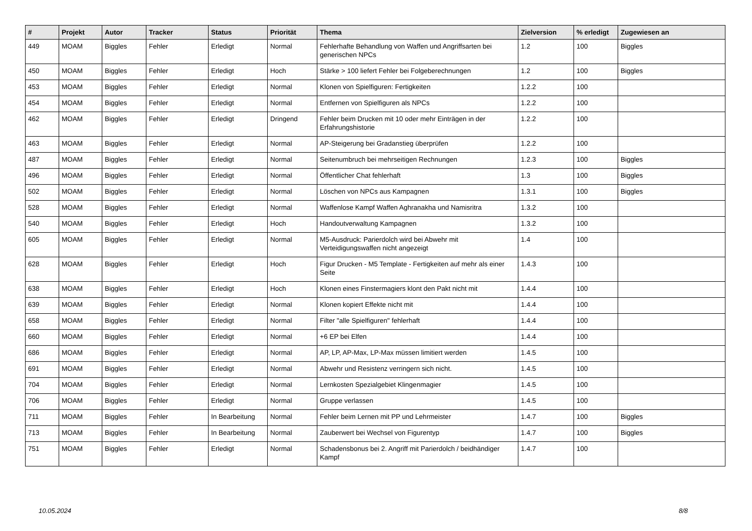| # | Projekt | Autor | Tracker | Status | Priorität | Thema | Zielversion | % erledigt | Zugewiesen an |
| --- | --- | --- | --- | --- | --- | --- | --- | --- | --- |
| 449 | MOAM | Biggles | Fehler | Erledigt | Normal | Fehlerhafte Behandlung von Waffen und Angriffsarten bei generischen NPCs | 1.2 | 100 | Biggles |
| 450 | MOAM | Biggles | Fehler | Erledigt | Hoch | Stärke > 100 liefert Fehler bei Folgeberechnungen | 1.2 | 100 | Biggles |
| 453 | MOAM | Biggles | Fehler | Erledigt | Normal | Klonen von Spielfiguren: Fertigkeiten | 1.2.2 | 100 | |
| 454 | MOAM | Biggles | Fehler | Erledigt | Normal | Entfernen von Spielfiguren als NPCs | 1.2.2 | 100 | |
| 462 | MOAM | Biggles | Fehler | Erledigt | Dringend | Fehler beim Drucken mit 10 oder mehr Einträgen in der Erfahrungshistorie | 1.2.2 | 100 | |
| 463 | MOAM | Biggles | Fehler | Erledigt | Normal | AP-Steigerung bei Gradanstieg überprüfen | 1.2.2 | 100 | |
| 487 | MOAM | Biggles | Fehler | Erledigt | Normal | Seitenumbruch bei mehrseitigen Rechnungen | 1.2.3 | 100 | Biggles |
| 496 | MOAM | Biggles | Fehler | Erledigt | Normal | Öffentlicher Chat fehlerhaft | 1.3 | 100 | Biggles |
| 502 | MOAM | Biggles | Fehler | Erledigt | Normal | Löschen von NPCs aus Kampagnen | 1.3.1 | 100 | Biggles |
| 528 | MOAM | Biggles | Fehler | Erledigt | Normal | Waffenlose Kampf Waffen Aghranakha und Namisritra | 1.3.2 | 100 | |
| 540 | MOAM | Biggles | Fehler | Erledigt | Hoch | Handoutverwaltung Kampagnen | 1.3.2 | 100 | |
| 605 | MOAM | Biggles | Fehler | Erledigt | Normal | M5-Ausdruck: Parierdolch wird bei Abwehr mit Verteidigungswaffen nicht angezeigt | 1.4 | 100 | |
| 628 | MOAM | Biggles | Fehler | Erledigt | Hoch | Figur Drucken - M5 Template - Fertigkeiten auf mehr als einer Seite | 1.4.3 | 100 | |
| 638 | MOAM | Biggles | Fehler | Erledigt | Hoch | Klonen eines Finstermagiers klont den Pakt nicht mit | 1.4.4 | 100 | |
| 639 | MOAM | Biggles | Fehler | Erledigt | Normal | Klonen kopiert Effekte nicht mit | 1.4.4 | 100 | |
| 658 | MOAM | Biggles | Fehler | Erledigt | Normal | Filter "alle Spielfiguren" fehlerhaft | 1.4.4 | 100 | |
| 660 | MOAM | Biggles | Fehler | Erledigt | Normal | +6 EP bei Elfen | 1.4.4 | 100 | |
| 686 | MOAM | Biggles | Fehler | Erledigt | Normal | AP, LP, AP-Max, LP-Max müssen limitiert werden | 1.4.5 | 100 | |
| 691 | MOAM | Biggles | Fehler | Erledigt | Normal | Abwehr und Resistenz verringern sich nicht. | 1.4.5 | 100 | |
| 704 | MOAM | Biggles | Fehler | Erledigt | Normal | Lernkosten Spezialgebiet Klingenmagier | 1.4.5 | 100 | |
| 706 | MOAM | Biggles | Fehler | Erledigt | Normal | Gruppe verlassen | 1.4.5 | 100 | |
| 711 | MOAM | Biggles | Fehler | In Bearbeitung | Normal | Fehler beim Lernen mit PP und Lehrmeister | 1.4.7 | 100 | Biggles |
| 713 | MOAM | Biggles | Fehler | In Bearbeitung | Normal | Zauberwert bei Wechsel von Figurentyp | 1.4.7 | 100 | Biggles |
| 751 | MOAM | Biggles | Fehler | Erledigt | Normal | Schadensbonus bei 2. Angriff mit Parierdolch / beidhändiger Kampf | 1.4.7 | 100 | |
10.05.2024 8/8